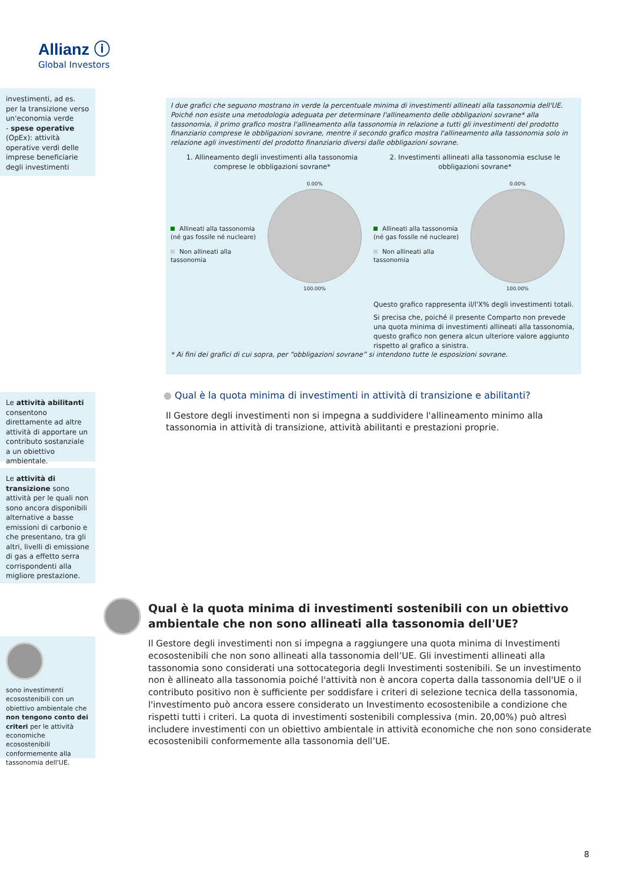Allianz ⓘ
Global Investors
investimenti, ad es. per la transizione verso un'economia verde
- spese operative (OpEx): attività operative verdi delle imprese beneficiarie degli investimenti
I due grafici che seguono mostrano in verde la percentuale minima di investimenti allineati alla tassonomia dell'UE. Poiché non esiste una metodologia adeguata per determinare l'allineamento delle obbligazioni sovrane* alla tassonomia, il primo grafico mostra l'allineamento alla tassonomia in relazione a tutti gli investimenti del prodotto finanziario comprese le obbligazioni sovrane, mentre il secondo grafico mostra l'allineamento alla tassonomia solo in relazione agli investimenti del prodotto finanziario diversi dalle obbligazioni sovrane.
1. Allineamento degli investimenti alla tassonomia comprese le obbligazioni sovrane*
Allineati alla tassonomia (né gas fossile né nucleare)
Non allineati alla tassonomia
0.00%
100.00%
2. Investimenti allineati alla tassonomia escluse le obbligazioni sovrane*
Allineati alla tassonomia (né gas fossile né nucleare)
Non allineati alla tassonomia
0.00%
100.00%
Questo grafico rappresenta il/l'X% degli investimenti totali.
Si precisa che, poiché il presente Comparto non prevede una quota minima di investimenti allineati alla tassonomia, questo grafico non genera alcun ulteriore valore aggiunto rispetto al grafico a sinistra.
* Ai fini dei grafici di cui sopra, per “obbligazioni sovrane” si intendono tutte le esposizioni sovrane.
Le attività abilitanti consentono direttamente ad altre attività di apportare un contributo sostanziale a un obiettivo ambientale.
● Qual è la quota minima di investimenti in attività di transizione e abilitanti?
Il Gestore degli investimenti non si impegna a suddividere l'allineamento minimo alla tassonomia in attività di transizione, attività abilitanti e prestazioni proprie.
Le attività di transizione sono attività per le quali non sono ancora disponibili alternative a basse emissioni di carbonio e che presentano, tra gli altri, livelli di emissione di gas a effetto serra corrispondenti alla migliore prestazione.
Qual è la quota minima di investimenti sostenibili con un obiettivo ambientale che non sono allineati alla tassonomia dell'UE?
Il Gestore degli investimenti non si impegna a raggiungere una quota minima di Investimenti ecosostenibili che non sono allineati alla tassonomia dell’UE. Gli investimenti allineati alla tassonomia sono considerati una sottocategoria degli Investimenti sostenibili. Se un investimento non è allineato alla tassonomia poiché l'attività non è ancora coperta dalla tassonomia dell'UE o il contributo positivo non è sufficiente per soddisfare i criteri di selezione tecnica della tassonomia, l'investimento può ancora essere considerato un Investimento ecosostenibile a condizione che rispetti tutti i criteri. La quota di investimenti sostenibili complessiva (min. 20,00%) può altresì includere investimenti con un obiettivo ambientale in attività economiche che non sono considerate ecosostenibili conformemente alla tassonomia dell’UE.
sono investimenti ecosostenibili con un obiettivo ambientale che non tengono conto dei criteri per le attività economiche ecosostenibili conformemente alla tassonomia dell'UE.
8